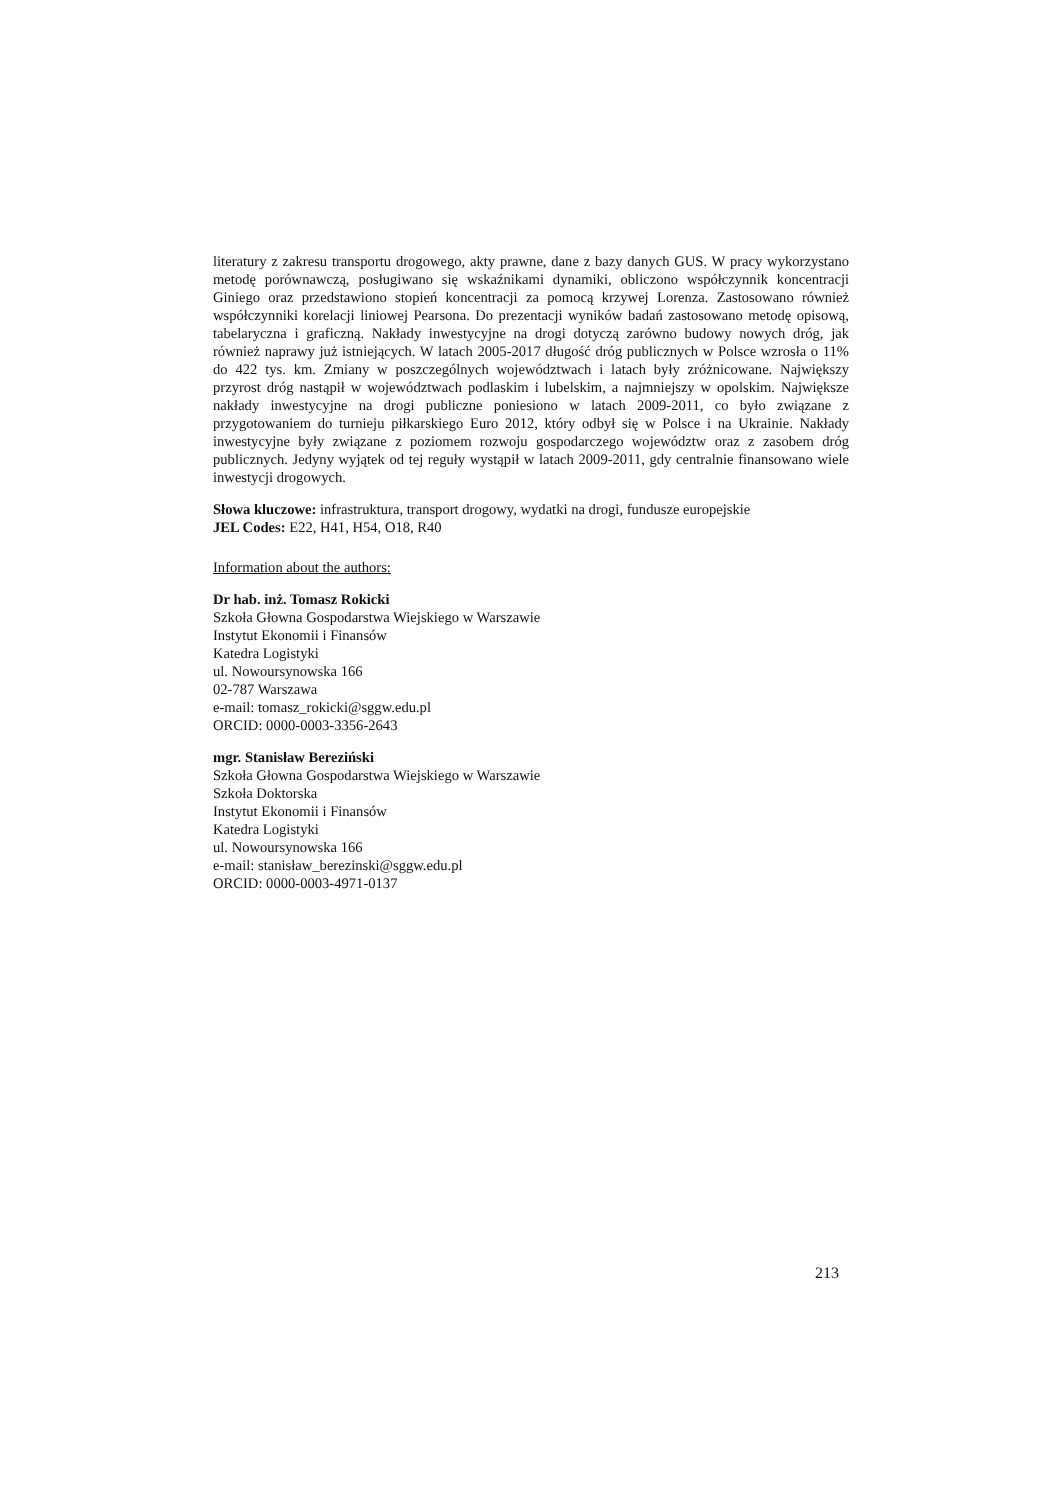literatury z zakresu transportu drogowego, akty prawne, dane z bazy danych GUS. W pracy wykorzystano metodę porównawczą, posługiwano się wskaźnikami dynamiki, obliczono współczynnik koncentracji Giniego oraz przedstawiono stopień koncentracji za pomocą krzywej Lorenza. Zastosowano również współczynniki korelacji liniowej Pearsona. Do prezentacji wyników badań zastosowano metodę opisową, tabelaryczna i graficzną. Nakłady inwestycyjne na drogi dotyczą zarówno budowy nowych dróg, jak również naprawy już istniejących. W latach 2005-2017 długość dróg publicznych w Polsce wzrosła o 11% do 422 tys. km. Zmiany w poszczególnych województwach i latach były zróżnicowane. Największy przyrost dróg nastąpił w województwach podlaskim i lubelskim, a najmniejszy w opolskim. Największe nakłady inwestycyjne na drogi publiczne poniesiono w latach 2009-2011, co było związane z przygotowaniem do turnieju piłkarskiego Euro 2012, który odbył się w Polsce i na Ukrainie. Nakłady inwestycyjne były związane z poziomem rozwoju gospodarczego województw oraz z zasobem dróg publicznych. Jedyny wyjątek od tej reguły wystąpił w latach 2009-2011, gdy centralnie finansowano wiele inwestycji drogowych.
Słowa kluczowe: infrastruktura, transport drogowy, wydatki na drogi, fundusze europejskie
JEL Codes: E22, H41, H54, O18, R40
Information about the authors:
Dr hab. inż. Tomasz Rokicki
Szkoła Głowna Gospodarstwa Wiejskiego w Warszawie
Instytut Ekonomii i Finansów
Katedra Logistyki
ul. Nowoursynowska 166
02-787 Warszawa
e-mail: tomasz_rokicki@sggw.edu.pl
ORCID: 0000-0003-3356-2643
mgr. Stanisław Bereziński
Szkoła Głowna Gospodarstwa Wiejskiego w Warszawie
Szkoła Doktorska
Instytut Ekonomii i Finansów
Katedra Logistyki
ul. Nowoursynowska 166
e-mail: stanisław_berezinski@sggw.edu.pl
ORCID: 0000-0003-4971-0137
213